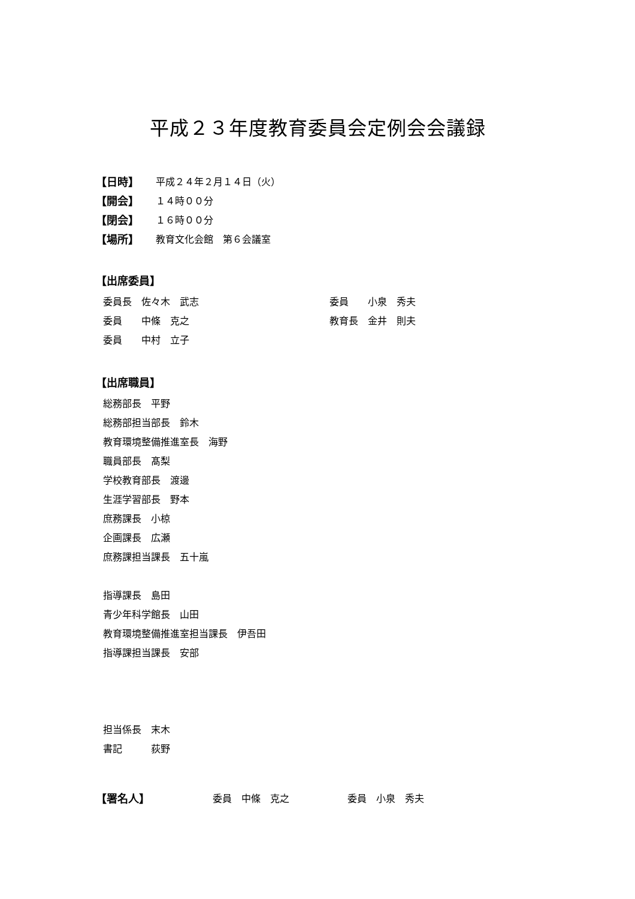平成２３年度教育委員会定例会会議録
【日時】 平成２４年２月１４日（火）
【開会】 １４時００分
【閉会】 １６時００分
【場所】 教育文化会館　第６会議室
【出席委員】
委員長　佐々木　武志
委員　　中條　克之
委員　　中村　立子
委員　　小泉　秀夫
教育長　金井　則夫
【出席職員】
総務部長　平野
総務部担当部長　鈴木
教育環境整備推進室長　海野
職員部長　髙梨
学校教育部長　渡邊
生涯学習部長　野本
庶務課長　小椋
企画課長　広瀬
庶務課担当課長　五十嵐
指導課長　島田
青少年科学館長　山田
教育環境整備推進室担当課長　伊吾田
指導課担当課長　安部
担当係長　末木
書記　　　荻野
【署名人】 委員　中條　克之 委員　小泉　秀夫